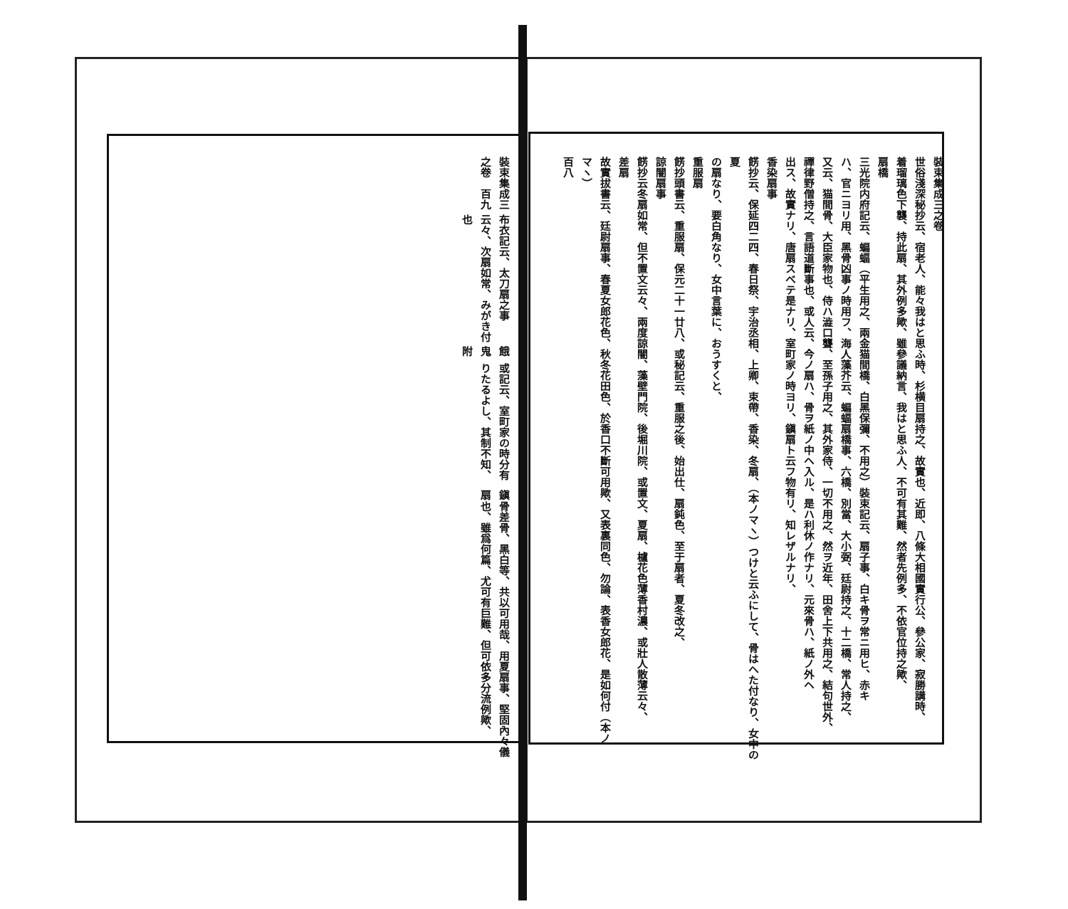裝束集成三之卷
世俗淺深秘抄云、宿老人、能々我はと思ふ時、杉横目扇持之、故實也、近即、八條大相國實行公、參公家、寂勝講時、
着瑠璃色下襲、持此扇、其外例多歟、雖參議納言、我はと思ふ人、不可有其難、然者先例多、不依官位持之歟、
扇橋
三光院内府記云、蝙蝠（平生用之、兩金猫間橋、白黑保彌、不用之）裝束記云、扇子事、白キ骨ヲ常ニ用ヒ、赤キ
ハ、官ニヨリ用、黑骨凶事ノ時用フ、海人藻芥云、蝙蝠扇橋事、六橋、別當、大小弼、廷尉持之、十二橋、常人持之、
又云、猫間骨、大臣家物也、侍ハ澁口聾、至孫子用之、其外家侍、一切不用之、然ヲ近年、田舍上下共用之、結句世外、
禪律野僧持之、言語道斷事也、或人云、今ノ扇ハ、骨ヲ紙ノ中ヘ入ル、是ハ利休ノ作ナリ、元來骨ハ、紙ノ外ヘ
出ス、故實ナリ、唐扇スベテ是ナリ、室町家ノ時ヨリ、鎭扇ト云フ物有リ、知レザルナリ、
香染扇事
餝抄云、保延四二四、春日祭、宇治丞相、上卿、束帶、香染、冬扇、（本ノマヽ）つけと云ふにして、骨はへた付なり、女中の夏
の扇なり、要白角なり、女中言葉に、おうすくと、
重服扇
餝抄頭書云、重服扇、保元二十一廿八、或秘記云、重服之後、始出仕、扇鈍色、至于扇者、夏冬改之、
諒闇扇事
餝抄云冬扇如常、但不置文云々、兩度諒闇、藻壁門院、後堀川院、或置文、夏扇、櫨花色薄香村濃、或壯人散薄云々、
差扇
故實拔書云、廷尉扇事、春夏女郎花色、秋冬花田色、於香口不斷可用歟、又表裏同色、勿論、表香女郎花、是如何付（本ノマヽ）
百八
骨差骨、黑白等、共以可用哉、用夏扇事、堅固內々儀也、雖爲何篇、尤可有巨難、但可依多分流例歟、
鎭扇
或記云、室町家の時分有りたるよし、其制不知、
餓鬼附
布衣記云、太刀扇之事云々、次扇如常、みがき付也
裝束集成三之卷　百九